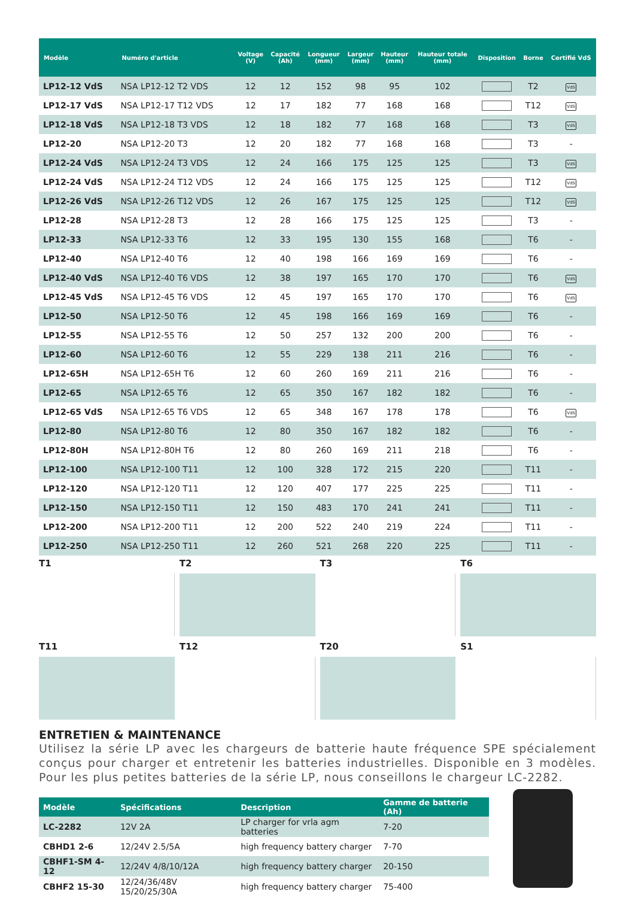| Modèle | Numéro d'article | Voltage (V) | Capacité (Ah) | Longueur (mm) | Largeur (mm) | Hauteur (mm) | Hauteur totale (mm) | Disposition | Borne | Certifié VdS |
| --- | --- | --- | --- | --- | --- | --- | --- | --- | --- | --- |
| LP12-12 VdS | NSA LP12-12 T2 VDS | 12 | 12 | 152 | 98 | 95 | 102 | | T2 | VdS |
| LP12-17 VdS | NSA LP12-17 T12 VDS | 12 | 17 | 182 | 77 | 168 | 168 | | T12 | VdS |
| LP12-18 VdS | NSA LP12-18 T3 VDS | 12 | 18 | 182 | 77 | 168 | 168 | | T3 | VdS |
| LP12-20 | NSA LP12-20 T3 | 12 | 20 | 182 | 77 | 168 | 168 | | T3 | - |
| LP12-24 VdS | NSA LP12-24 T3 VDS | 12 | 24 | 166 | 175 | 125 | 125 | | T3 | VdS |
| LP12-24 VdS | NSA LP12-24 T12 VDS | 12 | 24 | 166 | 175 | 125 | 125 | | T12 | VdS |
| LP12-26 VdS | NSA LP12-26 T12 VDS | 12 | 26 | 167 | 175 | 125 | 125 | | T12 | VdS |
| LP12-28 | NSA LP12-28 T3 | 12 | 28 | 166 | 175 | 125 | 125 | | T3 | - |
| LP12-33 | NSA LP12-33 T6 | 12 | 33 | 195 | 130 | 155 | 168 | | T6 | - |
| LP12-40 | NSA LP12-40 T6 | 12 | 40 | 198 | 166 | 169 | 169 | | T6 | - |
| LP12-40 VdS | NSA LP12-40 T6 VDS | 12 | 38 | 197 | 165 | 170 | 170 | | T6 | VdS |
| LP12-45 VdS | NSA LP12-45 T6 VDS | 12 | 45 | 197 | 165 | 170 | 170 | | T6 | VdS |
| LP12-50 | NSA LP12-50 T6 | 12 | 45 | 198 | 166 | 169 | 169 | | T6 | - |
| LP12-55 | NSA LP12-55 T6 | 12 | 50 | 257 | 132 | 200 | 200 | | T6 | - |
| LP12-60 | NSA LP12-60 T6 | 12 | 55 | 229 | 138 | 211 | 216 | | T6 | - |
| LP12-65H | NSA LP12-65H T6 | 12 | 60 | 260 | 169 | 211 | 216 | | T6 | - |
| LP12-65 | NSA LP12-65 T6 | 12 | 65 | 350 | 167 | 182 | 182 | | T6 | - |
| LP12-65 VdS | NSA LP12-65 T6 VDS | 12 | 65 | 348 | 167 | 178 | 178 | | T6 | VdS |
| LP12-80 | NSA LP12-80 T6 | 12 | 80 | 350 | 167 | 182 | 182 | | T6 | - |
| LP12-80H | NSA LP12-80H T6 | 12 | 80 | 260 | 169 | 211 | 218 | | T6 | - |
| LP12-100 | NSA LP12-100 T11 | 12 | 100 | 328 | 172 | 215 | 220 | | T11 | - |
| LP12-120 | NSA LP12-120 T11 | 12 | 120 | 407 | 177 | 225 | 225 | | T11 | - |
| LP12-150 | NSA LP12-150 T11 | 12 | 150 | 483 | 170 | 241 | 241 | | T11 | - |
| LP12-200 | NSA LP12-200 T11 | 12 | 200 | 522 | 240 | 219 | 224 | | T11 | - |
| LP12-250 | NSA LP12-250 T11 | 12 | 260 | 521 | 268 | 220 | 225 | | T11 | - |
T1
T2
T3
T6
T11
T12
T20
S1
ENTRETIEN & MAINTENANCE
Utilisez la série LP avec les chargeurs de batterie haute fréquence SPE spécialement conçus pour charger et entretenir les batteries industrielles. Disponible en 3 modèles. Pour les plus petites batteries de la série LP, nous conseillons le chargeur LC-2282.
| Modèle | Spécifications | Description | Gamme de batterie (Ah) |
| --- | --- | --- | --- |
| LC-2282 | 12V 2A | LP charger for vrla agm batteries | 7-20 |
| CBHD1 2-6 | 12/24V 2.5/5A | high frequency battery charger | 7-70 |
| CBHF1-SM 4-12 | 12/24V 4/8/10/12A | high frequency battery charger | 20-150 |
| CBHF2 15-30 | 12/24/36/48V 15/20/25/30A | high frequency battery charger | 75-400 |